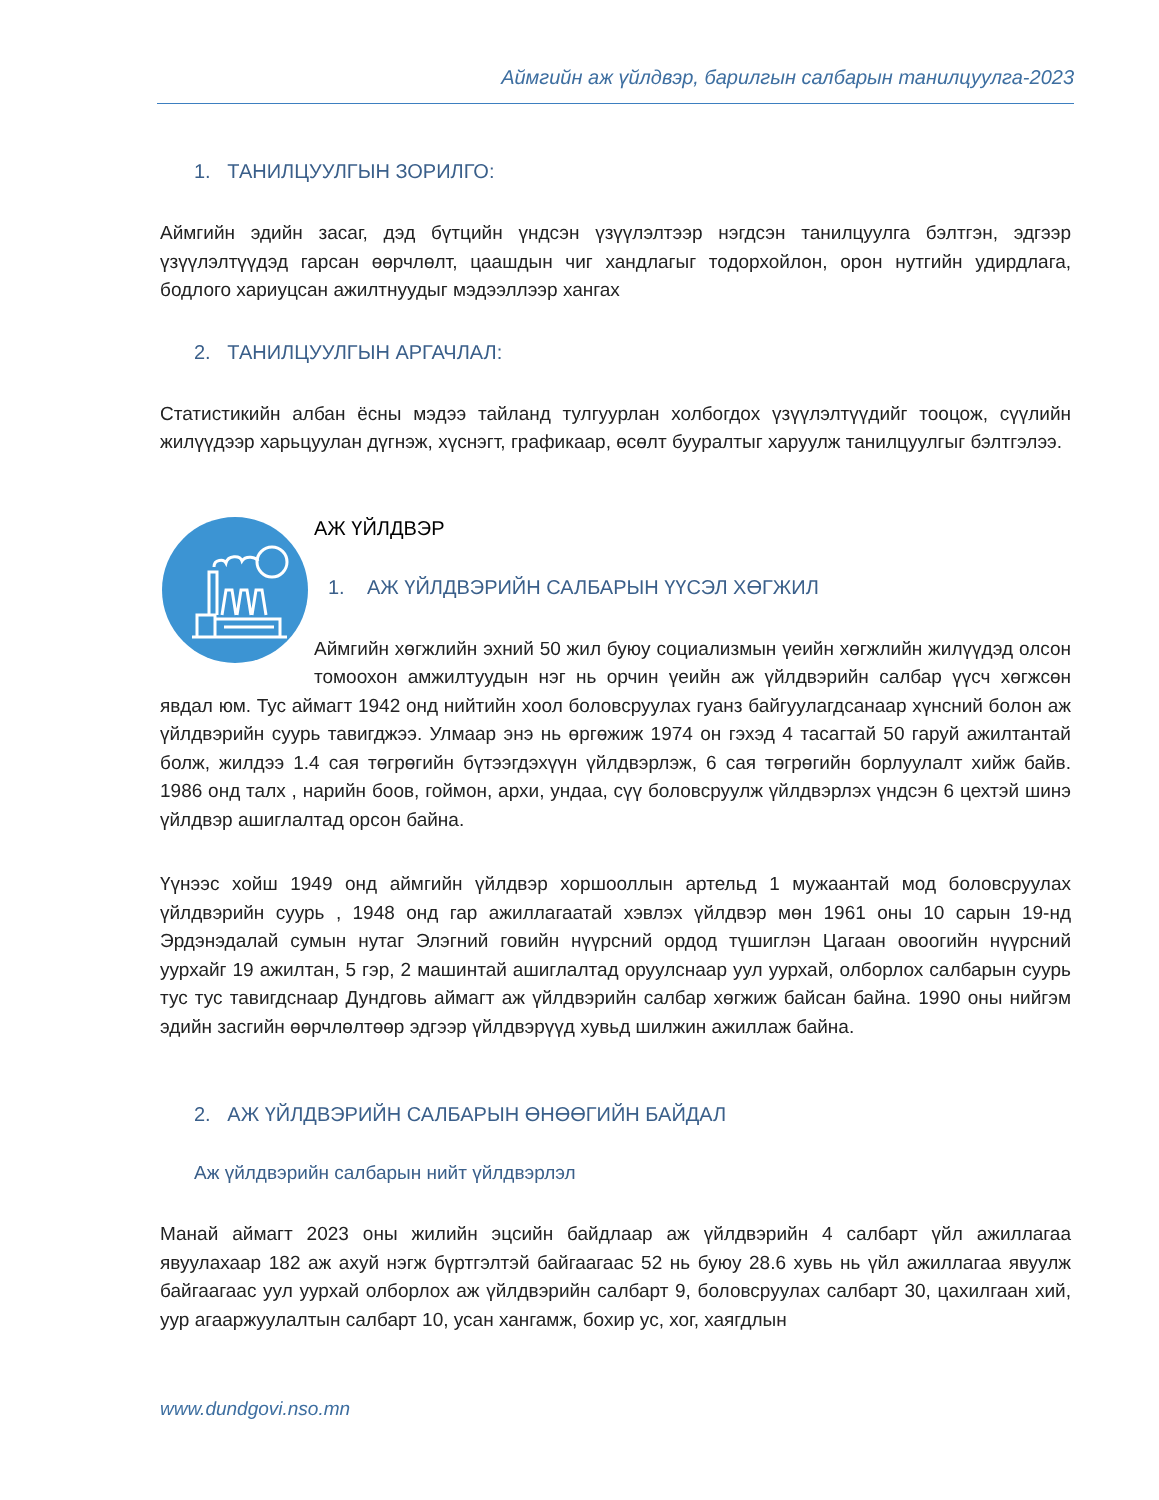Аймгийн аж үйлдвэр, барилгын салбарын танилцуулга-2023
1. ТАНИЛЦУУЛГЫН ЗОРИЛГО:
Аймгийн эдийн засаг, дэд бүтцийн үндсэн үзүүлэлтээр нэгдсэн танилцуулга бэлтгэн, эдгээр үзүүлэлтүүдэд гарсан өөрчлөлт, цаашдын чиг хандлагыг тодорхойлон, орон нутгийн удирдлага, бодлого хариуцсан ажилтнуудыг мэдээллээр хангах
2. ТАНИЛЦУУЛГЫН АРГАЧЛАЛ:
Статистикийн албан ёсны мэдээ тайланд тулгуурлан холбогдох үзүүлэлтүүдийг тооцож, сүүлийн жилүүдээр харьцуулан дүгнэж, хүснэгт, графикаар, өсөлт бууралтыг харуулж танилцуулгыг бэлтгэлээ.
АЖ ҮЙЛДВЭР
1. АЖ ҮЙЛДВЭРИЙН САЛБАРЫН ҮҮСЭЛ ХӨГЖИЛ
Аймгийн хөгжлийн эхний 50 жил буюу социализмын үеийн хөгжлийн жилүүдэд олсон томоохон амжилтуудын нэг нь орчин үеийн аж үйлдвэрийн салбар үүсч хөгжсөн явдал юм. Тус аймагт 1942 онд нийтийн хоол боловсруулах гуанз байгуулагдсанаар хүнсний болон аж үйлдвэрийн суурь тавигджээ. Улмаар энэ нь өргөжиж 1974 он гэхэд 4 тасагтай 50 гаруй ажилтантай болж, жилдээ 1.4 сая төгрөгийн бүтээгдэхүүн үйлдвэрлэж, 6 сая төгрөгийн борлуулалт хийж байв. 1986 онд талх , нарийн боов, гоймон, архи, ундаа, сүү боловсруулж үйлдвэрлэх үндсэн 6 цехтэй шинэ үйлдвэр ашиглалтад орсон байна.
Үүнээс хойш 1949 онд аймгийн үйлдвэр хоршооллын артельд 1 мужаантай мод боловсруулах үйлдвэрийн суурь , 1948 онд гар ажиллагаатай хэвлэх үйлдвэр мөн 1961 оны 10 сарын 19-нд Эрдэнэдалай сумын нутаг Элэгний говийн нүүрсний ордод түшиглэн Цагаан овоогийн нүүрсний уурхайг 19 ажилтан, 5 гэр, 2 машинтай ашиглалтад оруулснаар уул уурхай, олборлох салбарын суурь тус тус тавигдснаар Дундговь аймагт аж үйлдвэрийн салбар хөгжиж байсан байна. 1990 оны нийгэм эдийн засгийн өөрчлөлтөөр эдгээр үйлдвэрүүд хувьд шилжин ажиллаж байна.
2. АЖ ҮЙЛДВЭРИЙН САЛБАРЫН ӨНӨӨГИЙН БАЙДАЛ
Аж үйлдвэрийн салбарын нийт үйлдвэрлэл
Манай аймагт 2023 оны жилийн эцсийн байдлаар аж үйлдвэрийн 4 салбарт үйл ажиллагаа явуулахаар 182 аж ахуй нэгж бүртгэлтэй байгаагаас 52 нь буюу 28.6 хувь нь үйл ажиллагаа явуулж байгаагаас уул уурхай олборлох аж үйлдвэрийн салбарт 9, боловсруулах салбарт 30, цахилгаан хий, уур агааржуулалтын салбарт 10, усан хангамж, бохир ус, хог, хаягдлын
www.dundgovi.nso.mn